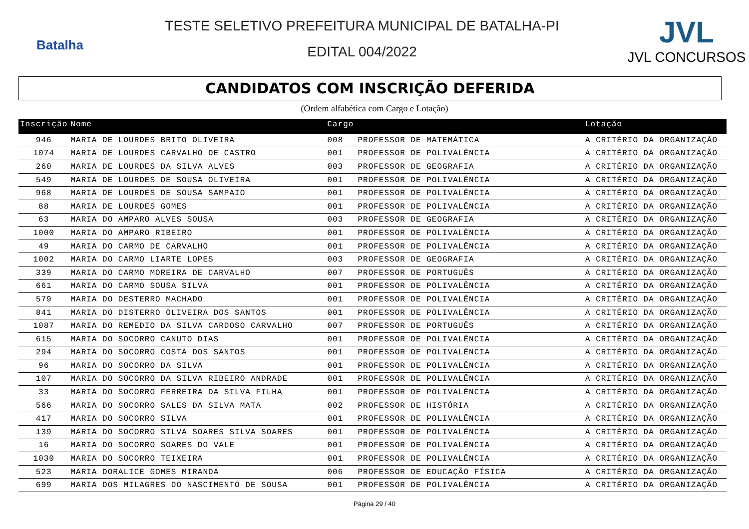Batalha
TESTE SELETIVO PREFEITURA MUNICIPAL DE BATALHA-PI
EDITAL 004/2022
JVL
JVL CONCURSOS
CANDIDATOS COM INSCRIÇÃO DEFERIDA
(Ordem alfabética com Cargo e Lotação)
| Inscrição | Nome | Cargo | | Lotação |
| --- | --- | --- | --- | --- |
| 946 | MARIA DE LOURDES BRITO OLIVEIRA | 008 | PROFESSOR DE MATEMÁTICA | A CRITÉRIO DA ORGANIZAÇÃO |
| 1074 | MARIA DE LOURDES CARVALHO DE CASTRO | 001 | PROFESSOR DE POLIVALÊNCIA | A CRITÉRIO DA ORGANIZAÇÃO |
| 260 | MARIA DE LOURDES DA SILVA ALVES | 003 | PROFESSOR DE GEOGRAFIA | A CRITÉRIO DA ORGANIZAÇÃO |
| 549 | MARIA DE LOURDES DE SOUSA OLIVEIRA | 001 | PROFESSOR DE POLIVALÊNCIA | A CRITÉRIO DA ORGANIZAÇÃO |
| 968 | MARIA DE LOURDES DE SOUSA SAMPAIO | 001 | PROFESSOR DE POLIVALÊNCIA | A CRITÉRIO DA ORGANIZAÇÃO |
| 88 | MARIA DE LOURDES GOMES | 001 | PROFESSOR DE POLIVALÊNCIA | A CRITÉRIO DA ORGANIZAÇÃO |
| 63 | MARIA DO AMPARO ALVES SOUSA | 003 | PROFESSOR DE GEOGRAFIA | A CRITÉRIO DA ORGANIZAÇÃO |
| 1000 | MARIA DO AMPARO RIBEIRO | 001 | PROFESSOR DE POLIVALÊNCIA | A CRITÉRIO DA ORGANIZAÇÃO |
| 49 | MARIA DO CARMO DE CARVALHO | 001 | PROFESSOR DE POLIVALÊNCIA | A CRITÉRIO DA ORGANIZAÇÃO |
| 1002 | MARIA DO CARMO LIARTE LOPES | 003 | PROFESSOR DE GEOGRAFIA | A CRITÉRIO DA ORGANIZAÇÃO |
| 339 | MARIA DO CARMO MOREIRA DE CARVALHO | 007 | PROFESSOR DE PORTUGUÊS | A CRITÉRIO DA ORGANIZAÇÃO |
| 661 | MARIA DO CARMO SOUSA SILVA | 001 | PROFESSOR DE POLIVALÊNCIA | A CRITÉRIO DA ORGANIZAÇÃO |
| 579 | MARIA DO DESTERRO MACHADO | 001 | PROFESSOR DE POLIVALÊNCIA | A CRITÉRIO DA ORGANIZAÇÃO |
| 841 | MARIA DO DISTERRO OLIVEIRA DOS SANTOS | 001 | PROFESSOR DE POLIVALÊNCIA | A CRITÉRIO DA ORGANIZAÇÃO |
| 1087 | MARIA DO REMEDIO DA SILVA CARDOSO CARVALHO | 007 | PROFESSOR DE PORTUGUÊS | A CRITÉRIO DA ORGANIZAÇÃO |
| 615 | MARIA DO SOCORRO CANUTO DIAS | 001 | PROFESSOR DE POLIVALÊNCIA | A CRITÉRIO DA ORGANIZAÇÃO |
| 294 | MARIA DO SOCORRO COSTA DOS SANTOS | 001 | PROFESSOR DE POLIVALÊNCIA | A CRITÉRIO DA ORGANIZAÇÃO |
| 96 | MARIA DO SOCORRO DA SILVA | 001 | PROFESSOR DE POLIVALÊNCIA | A CRITÉRIO DA ORGANIZAÇÃO |
| 107 | MARIA DO SOCORRO DA SILVA RIBEIRO ANDRADE | 001 | PROFESSOR DE POLIVALÊNCIA | A CRITÉRIO DA ORGANIZAÇÃO |
| 33 | MARIA DO SOCORRO FERREIRA DA SILVA FILHA | 001 | PROFESSOR DE POLIVALÊNCIA | A CRITÉRIO DA ORGANIZAÇÃO |
| 566 | MARIA DO SOCORRO SALES DA SILVA MATA | 002 | PROFESSOR DE HISTÓRIA | A CRITÉRIO DA ORGANIZAÇÃO |
| 417 | MARIA DO SOCORRO SILVA | 001 | PROFESSOR DE POLIVALÊNCIA | A CRITÉRIO DA ORGANIZAÇÃO |
| 139 | MARIA DO SOCORRO SILVA SOARES SILVA SOARES | 001 | PROFESSOR DE POLIVALÊNCIA | A CRITÉRIO DA ORGANIZAÇÃO |
| 16 | MARIA DO SOCORRO SOARES DO VALE | 001 | PROFESSOR DE POLIVALÊNCIA | A CRITÉRIO DA ORGANIZAÇÃO |
| 1030 | MARIA DO SOCORRO TEIXEIRA | 001 | PROFESSOR DE POLIVALÊNCIA | A CRITÉRIO DA ORGANIZAÇÃO |
| 523 | MARIA DORALICE GOMES MIRANDA | 006 | PROFESSOR DE EDUCAÇÃO FÍSICA | A CRITÉRIO DA ORGANIZAÇÃO |
| 699 | MARIA DOS MILAGRES DO NASCIMENTO DE SOUSA | 001 | PROFESSOR DE POLIVALÊNCIA | A CRITÉRIO DA ORGANIZAÇÃO |
Página 29 / 40